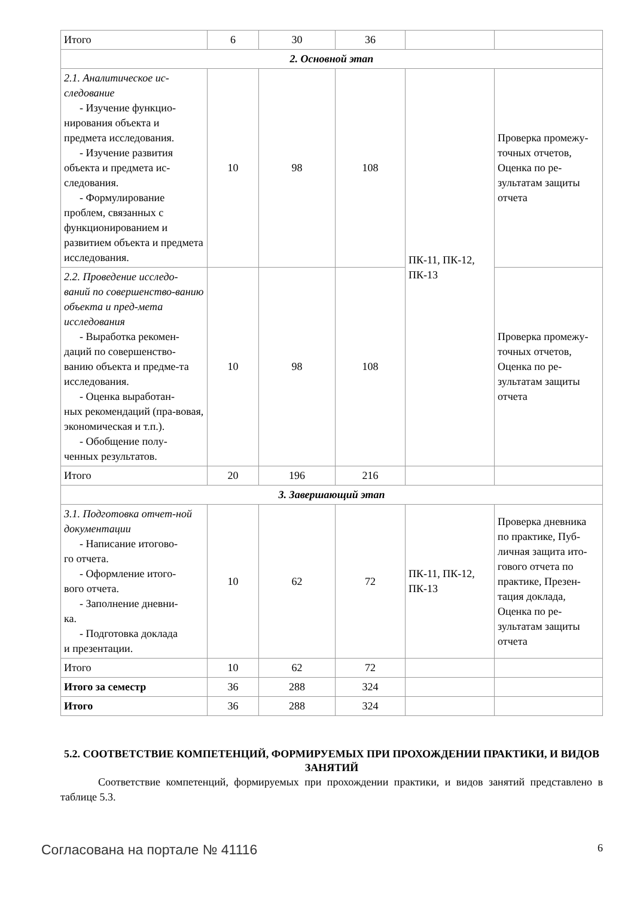| Итого | 6 | 30 | 36 | | |
| 2. Основной этап | | | | | |
| 2.1. Аналитическое ис-следование - Изучение функцио- нирования объекта и предмета исследования. - Изучение развития объекта и предмета ис-следования. - Формулирование проблем, связанных с функционированием и развитием объекта и предмета исследования. | 10 | 98 | 108 | ПК-11, ПК-12, ПК-13 | Проверка промежу-точных отчетов, Оценка по ре-зультатам защиты отчета |
| 2.2. Проведение исследо-ваний по совершенство-ванию объекта и пред-мета исследования - Выработка рекомен- даций по совершенство-ванию объекта и предме-та исследования. - Оценка выработан- ных рекомендаций (пра-вовая, экономическая и т.п.). - Обобщение полу- ченных результатов. | 10 | 98 | 108 | | Проверка промежу-точных отчетов, Оценка по ре-зультатам защиты отчета |
| Итого | 20 | 196 | 216 | | |
| 3. Завершающий этап | | | | | |
| 3.1. Подготовка отчет-ной документации - Написание итогово- го отчета. - Оформление итого- вого отчета. - Заполнение дневни- ка. - Подготовка доклада и презентации. | 10 | 62 | 72 | ПК-11, ПК-12, ПК-13 | Проверка дневника по практике, Пуб-личная защита ито-гового отчета по практике, Презен-тация доклада, Оценка по ре-зультатам защиты отчета |
| Итого | 10 | 62 | 72 | | |
| Итого за семестр | 36 | 288 | 324 | | |
| Итого | 36 | 288 | 324 | | |
5.2. СООТВЕТСТВИЕ КОМПЕТЕНЦИЙ, ФОРМИРУЕМЫХ ПРИ ПРОХОЖДЕНИИ ПРАКТИКИ, И ВИДОВ ЗАНЯТИЙ
Соответствие компетенций, формируемых при прохождении практики, и видов занятий представлено в таблице 5.3.
Согласована на портале № 41116 6